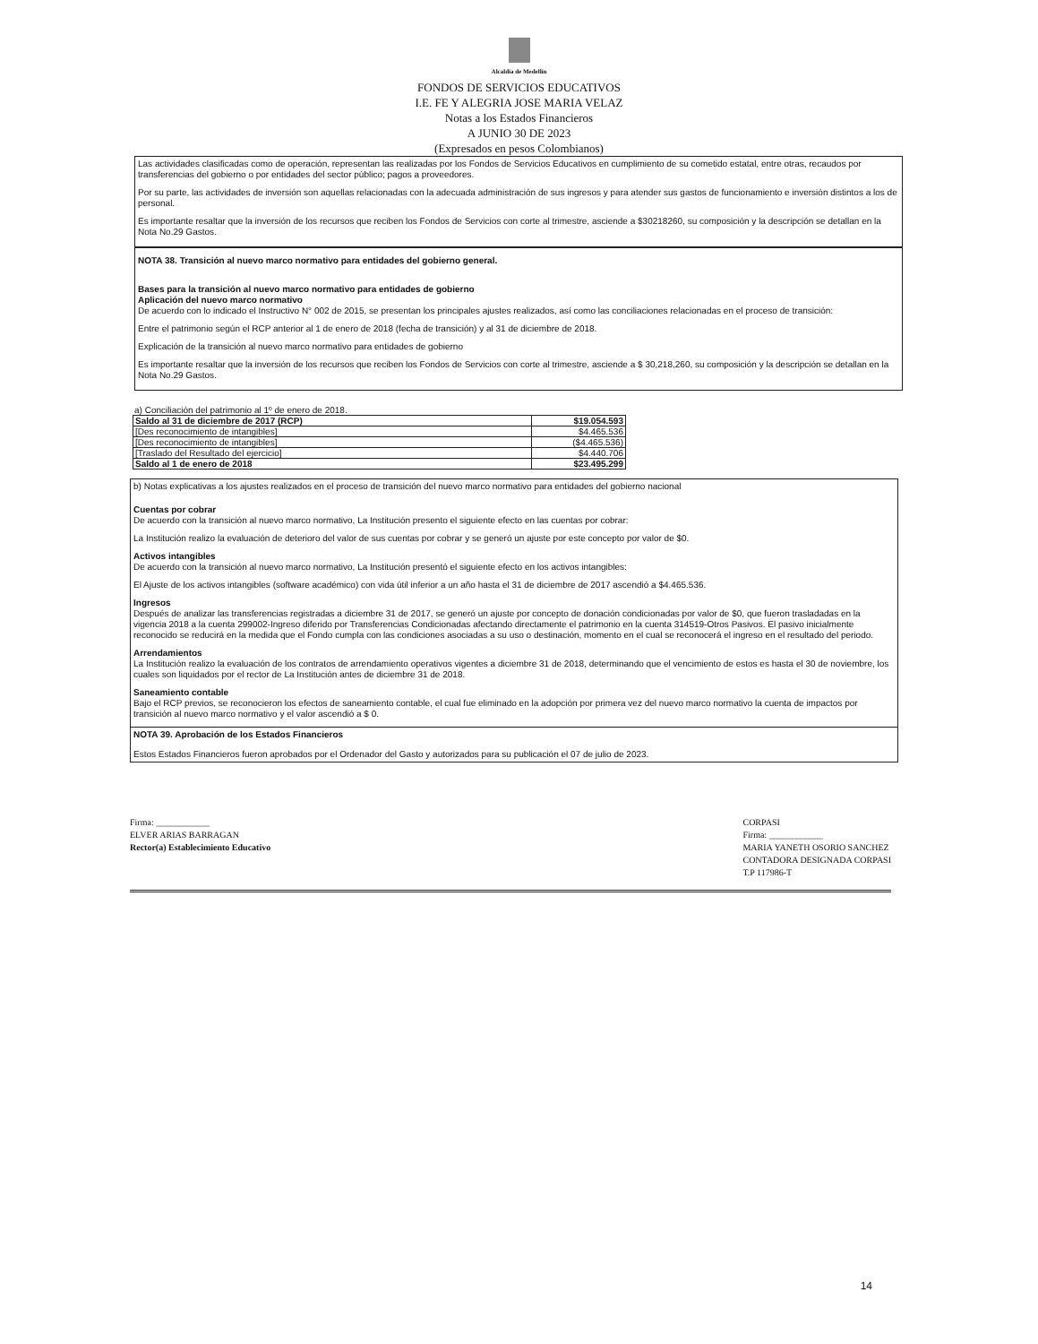Alcaldía de Medellín
FONDOS DE SERVICIOS EDUCATIVOS
I.E. FE Y ALEGRIA JOSE MARIA VELAZ
Notas a los Estados Financieros
A JUNIO 30 DE 2023
(Expresados en pesos Colombianos)
Las actividades clasificadas como de operación, representan las realizadas por los Fondos de Servicios Educativos en cumplimiento de su cometido estatal, entre otras, recaudos por transferencias del gobierno o por entidades del sector público; pagos a proveedores.
Por su parte, las actividades de inversión son aquellas relacionadas con la adecuada administración de sus ingresos y para atender sus gastos de funcionamiento e inversión distintos a los de personal.
Es importante resaltar que la inversión de los recursos que reciben los Fondos de Servicios con corte al trimestre, asciende a $30218260, su composición y la descripción se detallan en la Nota No.29 Gastos.
NOTA 38. Transición al nuevo marco normativo para entidades del gobierno general.
Bases para la transición al nuevo marco normativo para entidades de gobierno
Aplicación del nuevo marco normativo
De acuerdo con lo indicado el Instructivo N° 002 de 2015, se presentan los principales ajustes realizados, así como las conciliaciones relacionadas en el proceso de transición:
Entre el patrimonio según el RCP anterior al 1 de enero de 2018 (fecha de transición) y al 31 de diciembre de 2018.
Explicación de la transición al nuevo marco normativo para entidades de gobierno
Es importante resaltar que la inversión de los recursos que reciben los Fondos de Servicios con corte al trimestre, asciende a $ 30,218,260, su composición y la descripción se detallan en la Nota No.29 Gastos.
a) Conciliación del patrimonio al 1º de enero de 2018.
| Saldo al 31 de diciembre de 2017 (RCP) | $19.054.593 |
| [Des reconocimiento de intangibles] | $4.465.536 |
| [Des reconocimiento de intangibles] | ($4.465.536) |
| [Traslado del Resultado del ejercicio] | $4.440.706 |
| Saldo al 1 de enero de 2018 | $23.495.299 |
b) Notas explicativas a los ajustes realizados en el proceso de transición del nuevo marco normativo para entidades del gobierno nacional
Cuentas por cobrar
De acuerdo con la transición al nuevo marco normativo, La Institución presento el siguiente efecto en las cuentas por cobrar:
La Institución realizo la evaluación de deterioro del valor de sus cuentas por cobrar y se generó un ajuste por este concepto por valor de $0.
Activos intangibles
De acuerdo con la transición al nuevo marco normativo, La Institución presentó el siguiente efecto en los activos intangibles:
El Ajuste de los activos intangibles (software académico) con vida útil inferior a un año hasta el 31 de diciembre de 2017 ascendió a $4.465.536.
Ingresos
Después de analizar las transferencias registradas a diciembre 31 de 2017, se generó un ajuste por concepto de donación condicionadas por valor de $0, que fueron trasladadas en la vigencia 2018 a la cuenta 299002-Ingreso diferido por Transferencias Condicionadas afectando directamente el patrimonio en la cuenta 314519-Otros Pasivos. El pasivo inicialmente reconocido se reducirá en la medida que el Fondo cumpla con las condiciones asociadas a su uso o destinación, momento en el cual se reconocerá el ingreso en el resultado del periodo.
Arrendamientos
La Institución realizo la evaluación de los contratos de arrendamiento operativos vigentes a diciembre 31 de 2018, determinando que el vencimiento de estos es hasta el 30 de noviembre, los cuales son liquidados por el rector de La Institución antes de diciembre 31 de 2018.
Saneamiento contable
Bajo el RCP previos, se reconocieron los efectos de saneamiento contable, el cual fue eliminado en la adopción por primera vez del nuevo marco normativo la cuenta de impactos por transición al nuevo marco normativo y el valor ascendió a $ 0.
NOTA 39. Aprobación de los Estados Financieros
Estos Estados Financieros fueron aprobados por el Ordenador del Gasto y autorizados para su publicación el 07 de julio de 2023.
Firma: ____________
ELVER ARIAS BARRAGAN
Rector(a) Establecimiento Educativo
CORPASI
Firma: ____________
MARIA YANETH OSORIO SANCHEZ
CONTADORA DESIGNADA CORPASI
T.P 117986-T
14